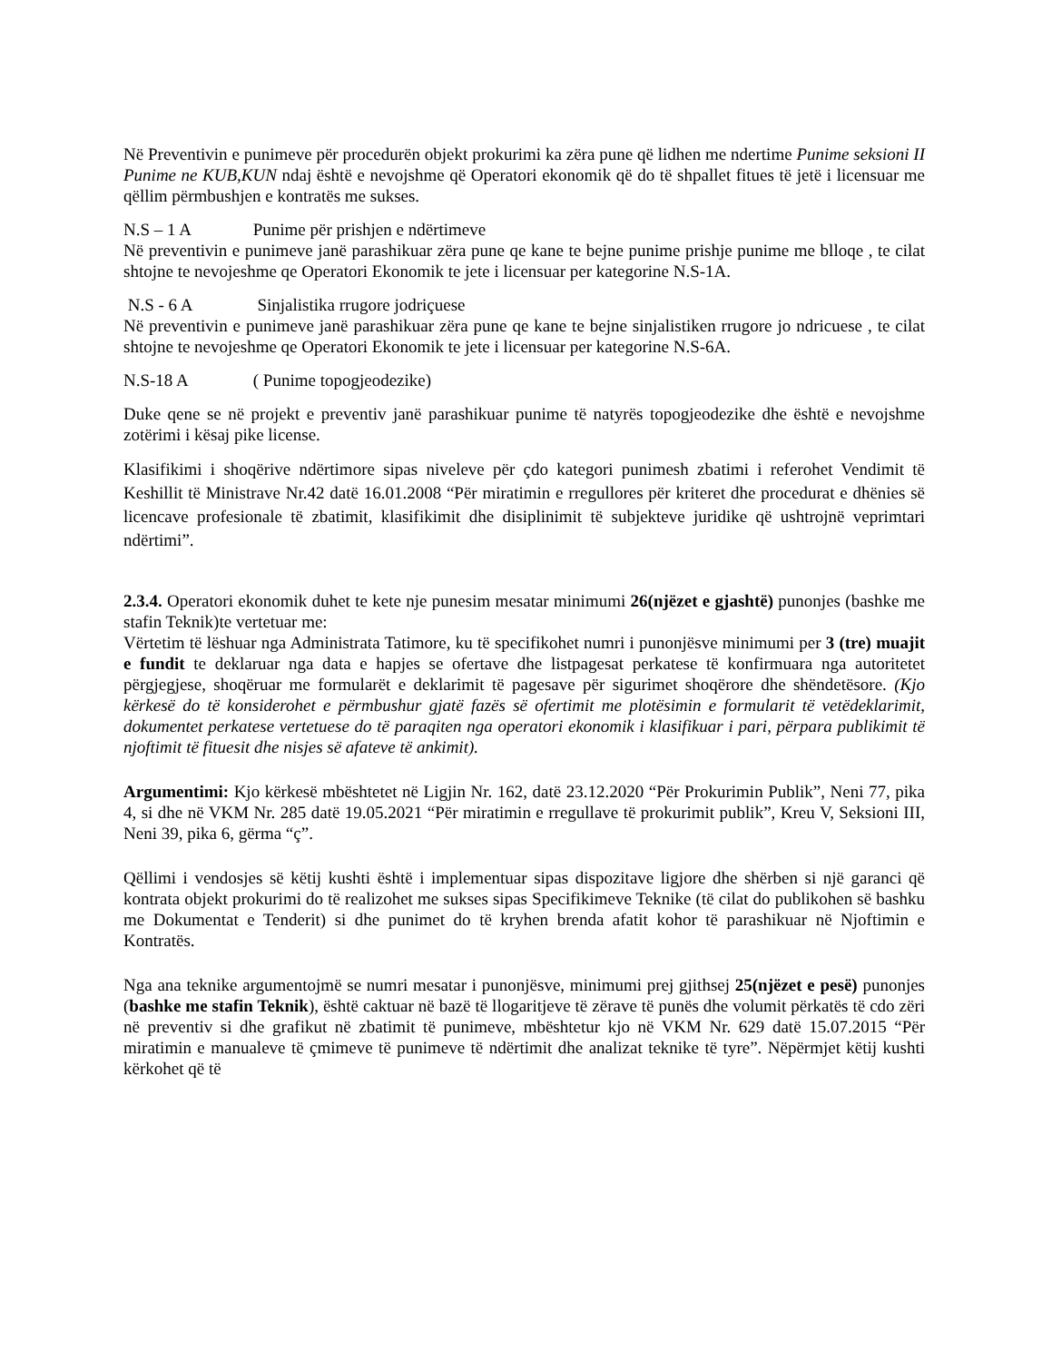Në Preventivin e punimeve për procedurën objekt prokurimi ka zëra pune që lidhen me ndertime Punime seksioni II Punime ne KUB,KUN ndaj është e nevojshme që Operatori ekonomik që do të shpallet fitues të jetë i licensuar me qëllim përmbushjen e kontratës me sukses.
N.S – 1 A Punime për prishjen e ndërtimeve
Në preventivin e punimeve janë parashikuar zëra pune qe kane te bejne punime prishje punime me blloqe , te cilat shtojne te nevojeshme qe Operatori Ekonomik te jete i licensuar per kategorine N.S-1A.
N.S - 6 A Sinjalistika rrugore jodriçuese
Në preventivin e punimeve janë parashikuar zëra pune qe kane te bejne sinjalistiken rrugore jo ndricuese , te cilat shtojne te nevojeshme qe Operatori Ekonomik te jete i licensuar per kategorine N.S-6A.
N.S-18 A ( Punime topogjeodezike)
Duke qene se në projekt e preventiv janë parashikuar punime të natyrës topogjeodezike dhe është e nevojshme zotërimi i kësaj pike license.
Klasifikimi i shoqërive ndërtimore sipas niveleve për çdo kategori punimesh zbatimi i referohet Vendimit të Keshillit të Ministrave Nr.42 datë 16.01.2008 “Për miratimin e rregullores për kriteret dhe procedurat e dhënies së licencave profesionale të zbatimit, klasifikimit dhe disiplinimit të subjekteve juridike që ushtrojnë veprimtari ndërtimi”.
2.3.4. Operatori ekonomik duhet te kete nje punesim mesatar minimumi 26(njëzet e gjashtë) punonjes (bashke me stafin Teknik)te vertetuar me:
Vërtetim të lëshuar nga Administrata Tatimore, ku të specifikohet numri i punonjësve minimumi per 3 (tre) muajit e fundit te deklaruar nga data e hapjes se ofertave dhe listpagesat perkatese të konfirmuara nga autoritetet përgjegjese, shoqëruar me formularët e deklarimit të pagesave për sigurimet shoqërore dhe shëndetësore. (Kjo kërkesë do të konsiderohet e përmbushur gjatë fazës së ofertimit me plotësimin e formularit të vetëdeklarimit, dokumentet perkatese vertetuese do të paraqiten nga operatori ekonomik i klasifikuar i pari, përpara publikimit të njoftimit të fituesit dhe nisjes së afateve të ankimit).
Argumentimi: Kjo kërkesë mbështetet në Ligjin Nr. 162, datë 23.12.2020 “Për Prokurimin Publik”, Neni 77, pika 4, si dhe në VKM Nr. 285 datë 19.05.2021 “Për miratimin e rregullave të prokurimit publik”, Kreu V, Seksioni III, Neni 39, pika 6, gërma “ç”.
Qëllimi i vendosjes së këtij kushti është i implementuar sipas dispozitave ligjore dhe shërben si një garanci që kontrata objekt prokurimi do të realizohet me sukses sipas Specifikimeve Teknike (të cilat do publikohen së bashku me Dokumentat e Tenderit) si dhe punimet do të kryhen brenda afatit kohor të parashikuar në Njoftimin e Kontratës.
Nga ana teknike argumentojmë se numri mesatar i punonjësve, minimumi prej gjithsej 25(njëzet e pesë) punonjes (bashke me stafin Teknik), është caktuar në bazë të llogaritjeve të zërave të punës dhe volumit përkatës të cdo zëri në preventiv si dhe grafikut në zbatimit të punimeve, mbështetur kjo në VKM Nr. 629 datë 15.07.2015 “Për miratimin e manualeve të çmimeve të punimeve të ndërtimit dhe analizat teknike të tyre”. Nëpërmjet këtij kushti kërkohet që të